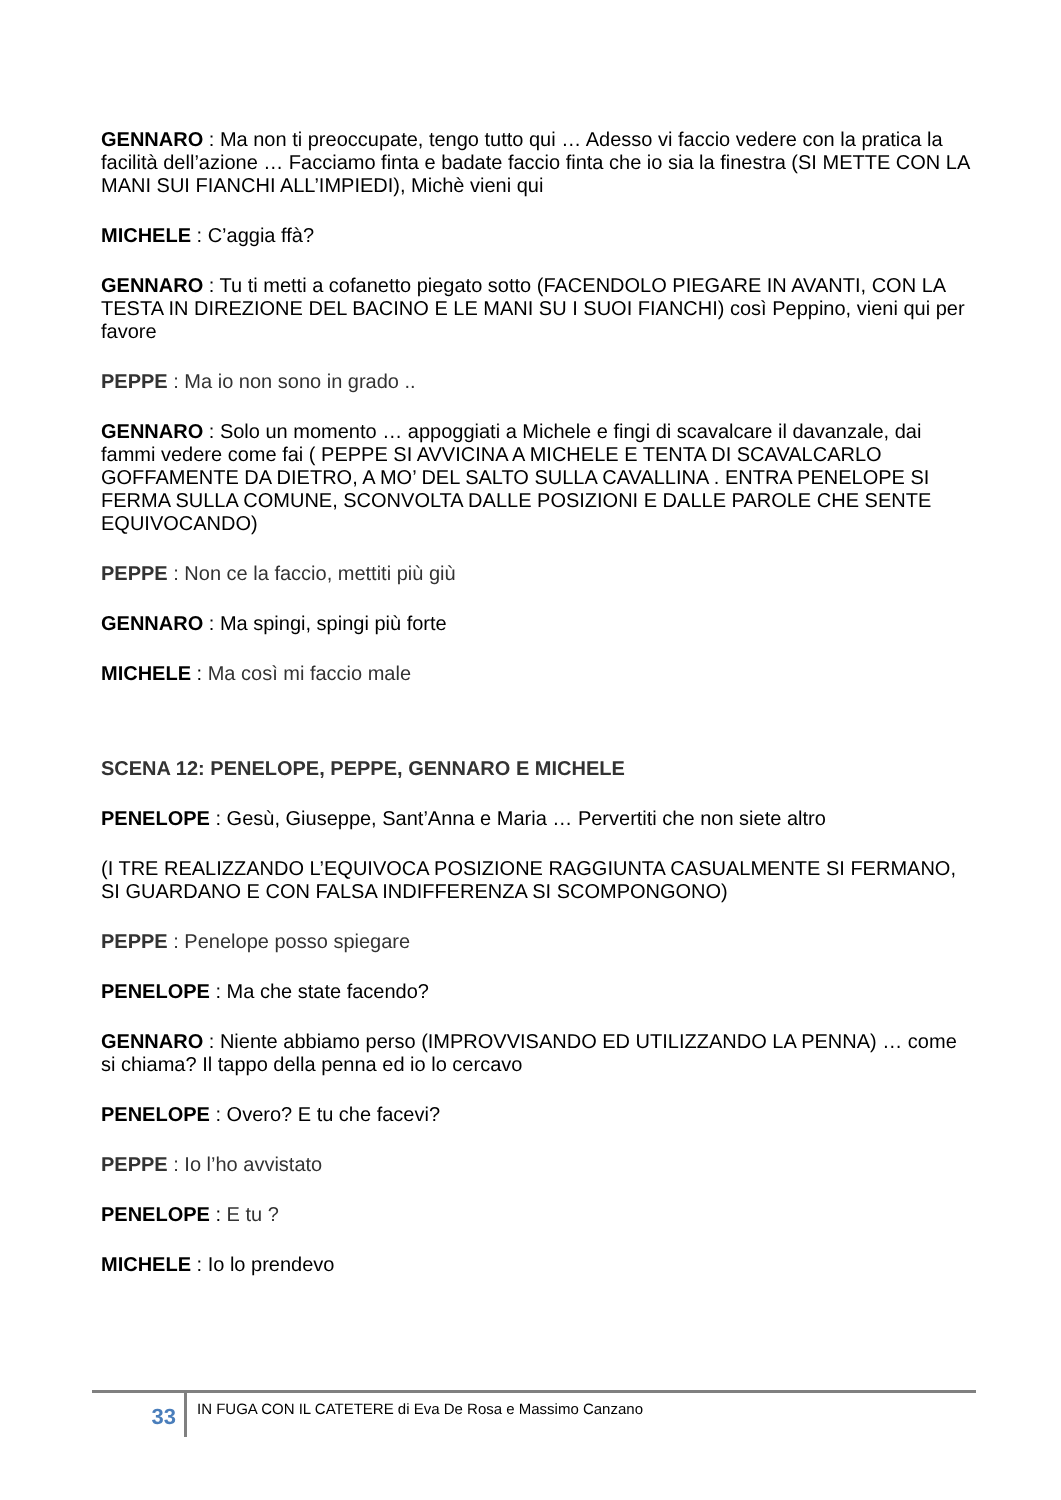GENNARO : Ma non ti preoccupate, tengo tutto qui … Adesso vi faccio vedere con la pratica la facilità dell’azione … Facciamo finta e badate faccio finta che io sia la finestra (SI METTE CON LA MANI SUI FIANCHI ALL’IMPIEDI), Michè vieni qui
MICHELE : C’aggia ffà?
GENNARO : Tu ti metti a cofanetto piegato sotto (FACENDOLO PIEGARE IN AVANTI, CON LA TESTA IN DIREZIONE DEL BACINO E LE MANI SU I SUOI FIANCHI) così Peppino, vieni qui per favore
PEPPE : Ma io non sono in grado ..
GENNARO : Solo un momento … appoggiati a Michele e fingi di scavalcare il davanzale, dai fammi vedere come fai ( PEPPE SI AVVICINA A MICHELE E TENTA DI SCAVALCARLO GOFFAMENTE DA DIETRO, A MO’ DEL SALTO SULLA CAVALLINA . ENTRA PENELOPE SI FERMA SULLA COMUNE, SCONVOLTA DALLE POSIZIONI E DALLE PAROLE CHE SENTE EQUIVOCANDO)
PEPPE : Non ce la faccio, mettiti più giù
GENNARO : Ma spingi, spingi più forte
MICHELE : Ma così mi faccio male
SCENA 12: PENELOPE, PEPPE, GENNARO E MICHELE
PENELOPE : Gesù, Giuseppe, Sant’Anna e Maria … Pervertiti che non siete altro
(I TRE REALIZZANDO L’EQUIVOCA POSIZIONE RAGGIUNTA CASUALMENTE SI FERMANO, SI GUARDANO E CON FALSA INDIFFERENZA SI SCOMPONGONO)
PEPPE : Penelope posso spiegare
PENELOPE : Ma che state facendo?
GENNARO : Niente abbiamo perso (IMPROVVISANDO ED UTILIZZANDO LA PENNA) … come si chiama? Il tappo della penna ed io lo cercavo
PENELOPE : Overo? E tu che facevi?
PEPPE : Io l’ho avvistato
PENELOPE : E tu ?
MICHELE : Io lo prendevo
33
IN FUGA CON IL CATETERE di Eva De Rosa e Massimo Canzano